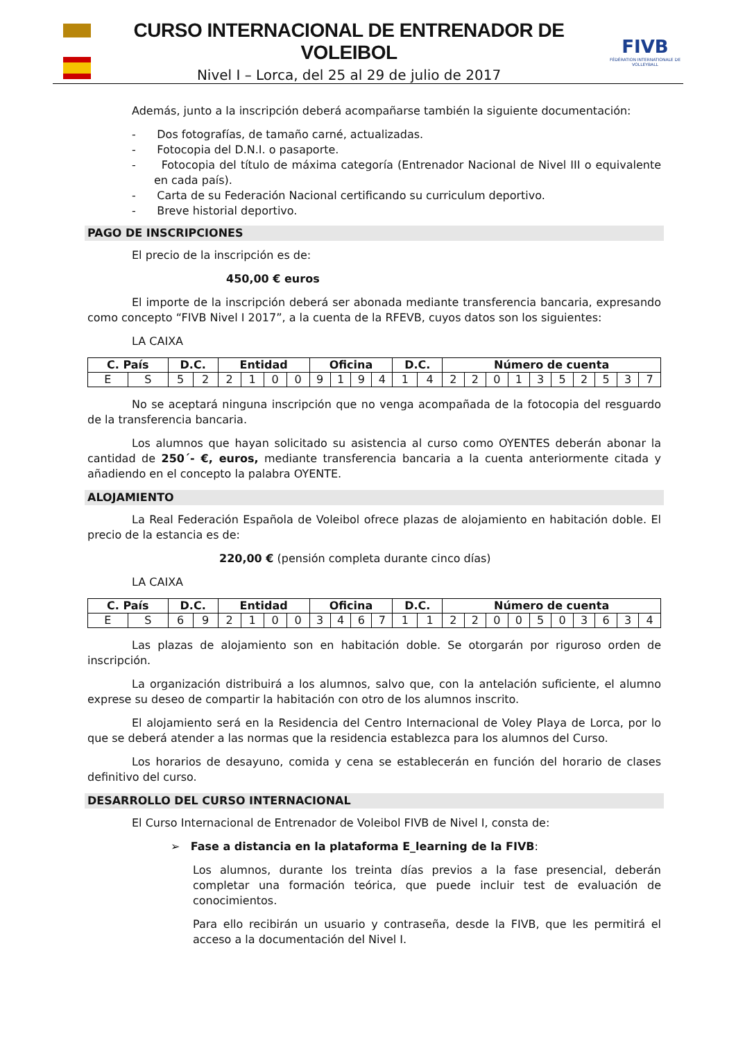CURSO INTERNACIONAL DE ENTRENADOR DE VOLEIBOL
Nivel I – Lorca, del 25 al 29 de julio de 2017
FIVB
FÉDÉRATION INTERNATIONALE DE VOLLEYBALL
Además, junto a la inscripción deberá acompañarse también la siguiente documentación:
- Dos fotografías, de tamaño carné, actualizadas.
- Fotocopia del D.N.I. o pasaporte.
- Fotocopia del título de máxima categoría (Entrenador Nacional de Nivel III o equivalente en cada país).
- Carta de su Federación Nacional certificando su curriculum deportivo.
- Breve historial deportivo.
PAGO DE INSCRIPCIONES
El precio de la inscripción es de:
450,00 € euros
El importe de la inscripción deberá ser abonada mediante transferencia bancaria, expresando como concepto “FIVB Nivel I 2017”, a la cuenta de la RFEVB, cuyos datos son los siguientes:
LA CAIXA
| C. País | | D.C. | | Entidad | | | | Oficina | | | | D.C. | | Número de cuenta | | | | | | | | | |
| --- | --- | --- | --- | --- | --- | --- | --- | --- | --- | --- | --- | --- | --- | --- | --- | --- | --- | --- | --- | --- | --- | --- | --- |
| E | S | 5 | 2 | 2 | 1 | 0 | 0 | 9 | 1 | 9 | 4 | 1 | 4 | 2 | 2 | 0 | 1 | 3 | 5 | 2 | 5 | 3 | 7 |
No se aceptará ninguna inscripción que no venga acompañada de la fotocopia del resguardo de la transferencia bancaria.
Los alumnos que hayan solicitado su asistencia al curso como OYENTES deberán abonar la cantidad de 250´- €, euros, mediante transferencia bancaria a la cuenta anteriormente citada y añadiendo en el concepto la palabra OYENTE.
ALOJAMIENTO
La Real Federación Española de Voleibol ofrece plazas de alojamiento en habitación doble. El precio de la estancia es de:
220,00 € (pensión completa durante cinco días)
LA CAIXA
| C. País | | D.C. | | Entidad | | | | Oficina | | | | D.C. | | Número de cuenta | | | | | | | | | |
| --- | --- | --- | --- | --- | --- | --- | --- | --- | --- | --- | --- | --- | --- | --- | --- | --- | --- | --- | --- | --- | --- | --- | --- |
| E | S | 6 | 9 | 2 | 1 | 0 | 0 | 3 | 4 | 6 | 7 | 1 | 1 | 2 | 2 | 0 | 0 | 5 | 0 | 3 | 6 | 3 | 4 |
Las plazas de alojamiento son en habitación doble. Se otorgarán por riguroso orden de inscripción.
La organización distribuirá a los alumnos, salvo que, con la antelación suficiente, el alumno exprese su deseo de compartir la habitación con otro de los alumnos inscrito.
El alojamiento será en la Residencia del Centro Internacional de Voley Playa de Lorca, por lo que se deberá atender a las normas que la residencia establezca para los alumnos del Curso.
Los horarios de desayuno, comida y cena se establecerán en función del horario de clases definitivo del curso.
DESARROLLO DEL CURSO INTERNACIONAL
El Curso Internacional de Entrenador de Voleibol FIVB de Nivel I, consta de:
➢ Fase a distancia en la plataforma E_learning de la FIVB:
Los alumnos, durante los treinta días previos a la fase presencial, deberán completar una formación teórica, que puede incluir test de evaluación de conocimientos.
Para ello recibirán un usuario y contraseña, desde la FIVB, que les permitirá el acceso a la documentación del Nivel I.